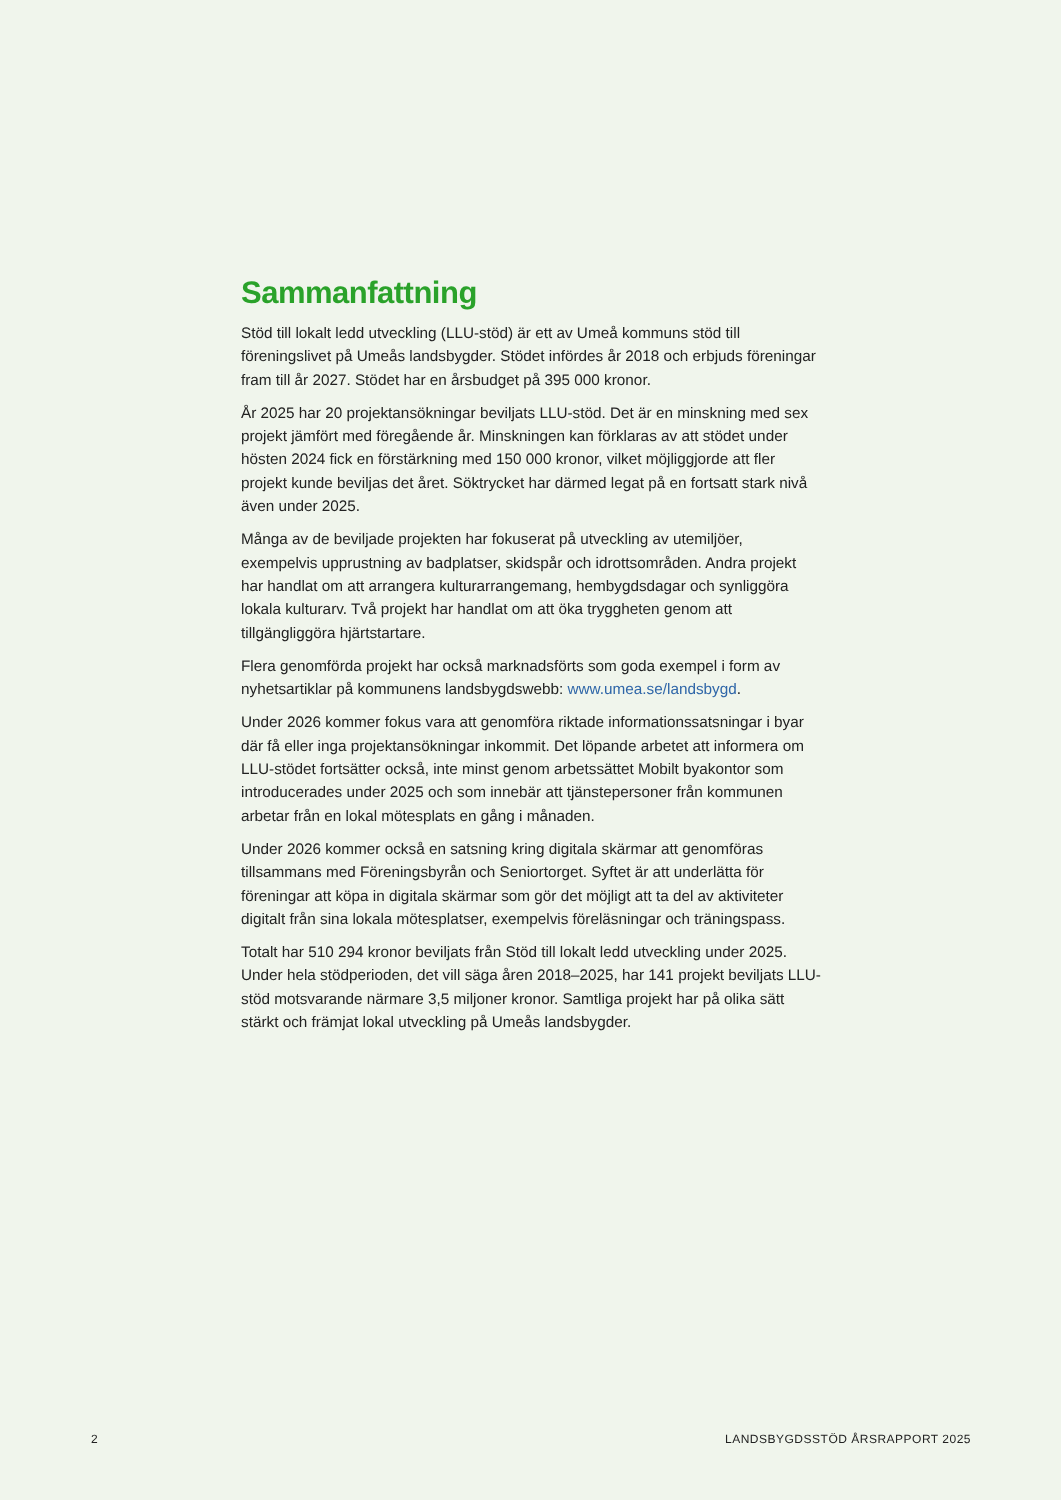Sammanfattning
Stöd till lokalt ledd utveckling (LLU-stöd) är ett av Umeå kommuns stöd till föreningslivet på Umeås landsbygder. Stödet infördes år 2018 och erbjuds föreningar fram till år 2027. Stödet har en årsbudget på 395 000 kronor.
År 2025 har 20 projektansökningar beviljats LLU-stöd. Det är en minskning med sex projekt jämfört med föregående år. Minskningen kan förklaras av att stödet under hösten 2024 fick en förstärkning med 150 000 kronor, vilket möjliggjorde att fler projekt kunde beviljas det året. Söktrycket har därmed legat på en fortsatt stark nivå även under 2025.
Många av de beviljade projekten har fokuserat på utveckling av utemiljöer, exempelvis upprustning av badplatser, skidspår och idrottsområden. Andra projekt har handlat om att arrangera kulturarrangemang, hembygdsdagar och synliggöra lokala kulturarv. Två projekt har handlat om att öka tryggheten genom att tillgängliggöra hjärtstartare.
Flera genomförda projekt har också marknadsförts som goda exempel i form av nyhetsartiklar på kommunens landsbygdswebb: www.umea.se/landsbygd.
Under 2026 kommer fokus vara att genomföra riktade informationssatsningar i byar där få eller inga projektansökningar inkommit. Det löpande arbetet att informera om LLU-stödet fortsätter också, inte minst genom arbetssättet Mobilt byakontor som introducerades under 2025 och som innebär att tjänstepersoner från kommunen arbetar från en lokal mötesplats en gång i månaden.
Under 2026 kommer också en satsning kring digitala skärmar att genomföras tillsammans med Föreningsbyrån och Seniortorget. Syftet är att underlätta för föreningar att köpa in digitala skärmar som gör det möjligt att ta del av aktiviteter digitalt från sina lokala mötesplatser, exempelvis föreläsningar och träningspass.
Totalt har 510 294 kronor beviljats från Stöd till lokalt ledd utveckling under 2025. Under hela stödperioden, det vill säga åren 2018–2025, har 141 projekt beviljats LLU-stöd motsvarande närmare 3,5 miljoner kronor. Samtliga projekt har på olika sätt stärkt och främjat lokal utveckling på Umeås landsbygder.
2 LANDSBYGDSSTÖD ÅRSRAPPORT 2025